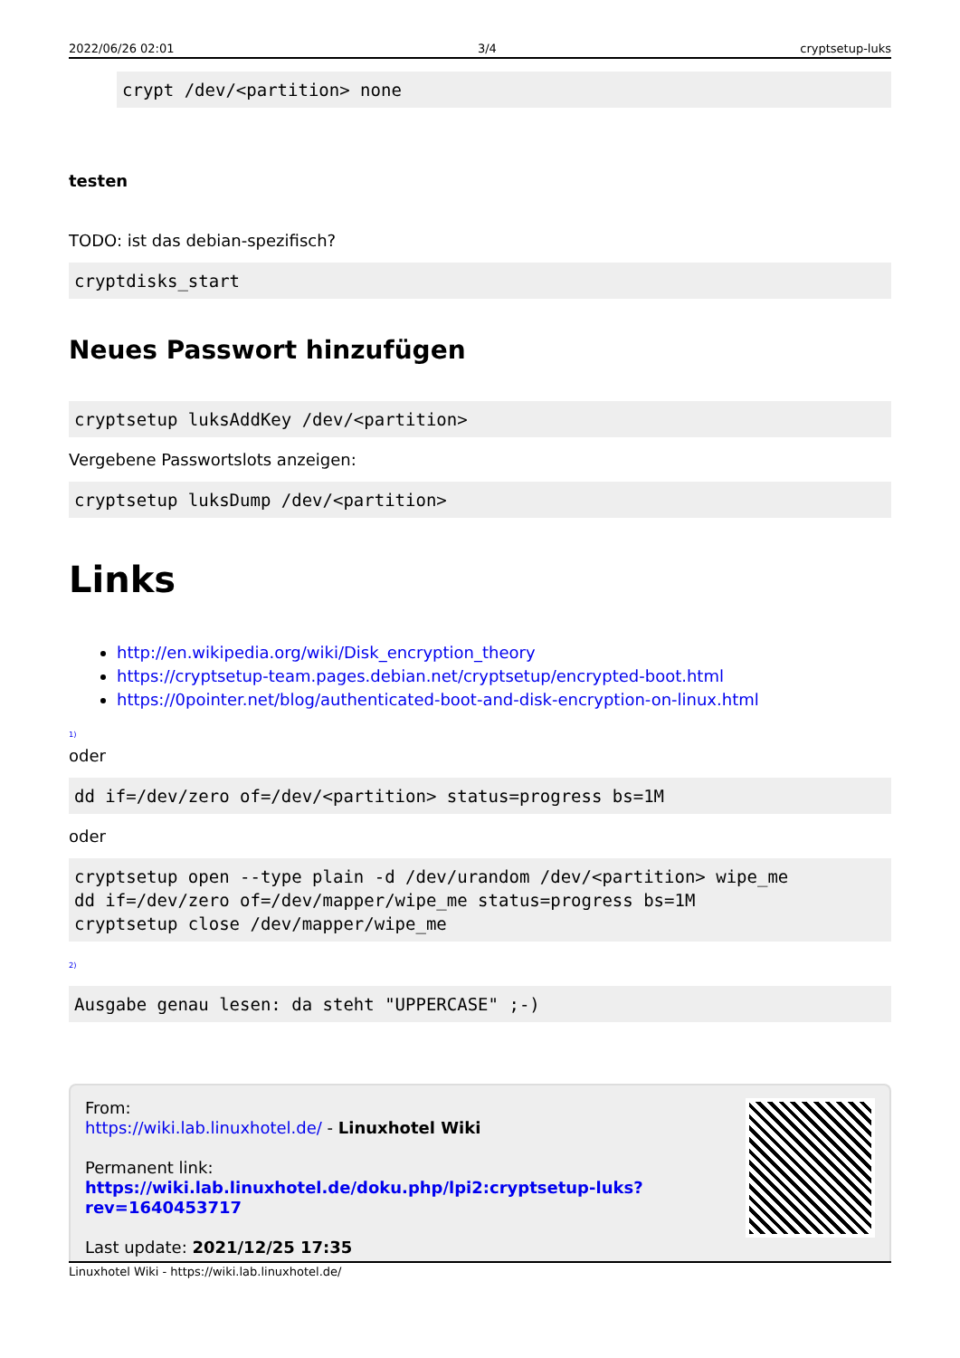2022/06/26 02:01 3/4 cryptsetup-luks
crypt /dev/<partition> none
testen
TODO: ist das debian-spezifisch?
cryptdisks_start
Neues Passwort hinzufügen
cryptsetup luksAddKey /dev/<partition>
Vergebene Passwortslots anzeigen:
cryptsetup luksDump /dev/<partition>
Links
http://en.wikipedia.org/wiki/Disk_encryption_theory
https://cryptsetup-team.pages.debian.net/cryptsetup/encrypted-boot.html
https://0pointer.net/blog/authenticated-boot-and-disk-encryption-on-linux.html
<sup>1)</sup>
oder
dd if=/dev/zero of=/dev/<partition> status=progress bs=1M
oder
cryptsetup open --type plain -d /dev/urandom /dev/<partition> wipe_me
dd if=/dev/zero of=/dev/mapper/wipe_me status=progress bs=1M
cryptsetup close /dev/mapper/wipe_me
<sup>2)</sup>
Ausgabe genau lesen: da steht "UPPERCASE" ;-)
From:
https://wiki.lab.linuxhotel.de/ - Linuxhotel Wiki
Permanent link:
https://wiki.lab.linuxhotel.de/doku.php/lpi2:cryptsetup-luks?rev=1640453717
Last update: 2021/12/25 17:35
Linuxhotel Wiki - https://wiki.lab.linuxhotel.de/